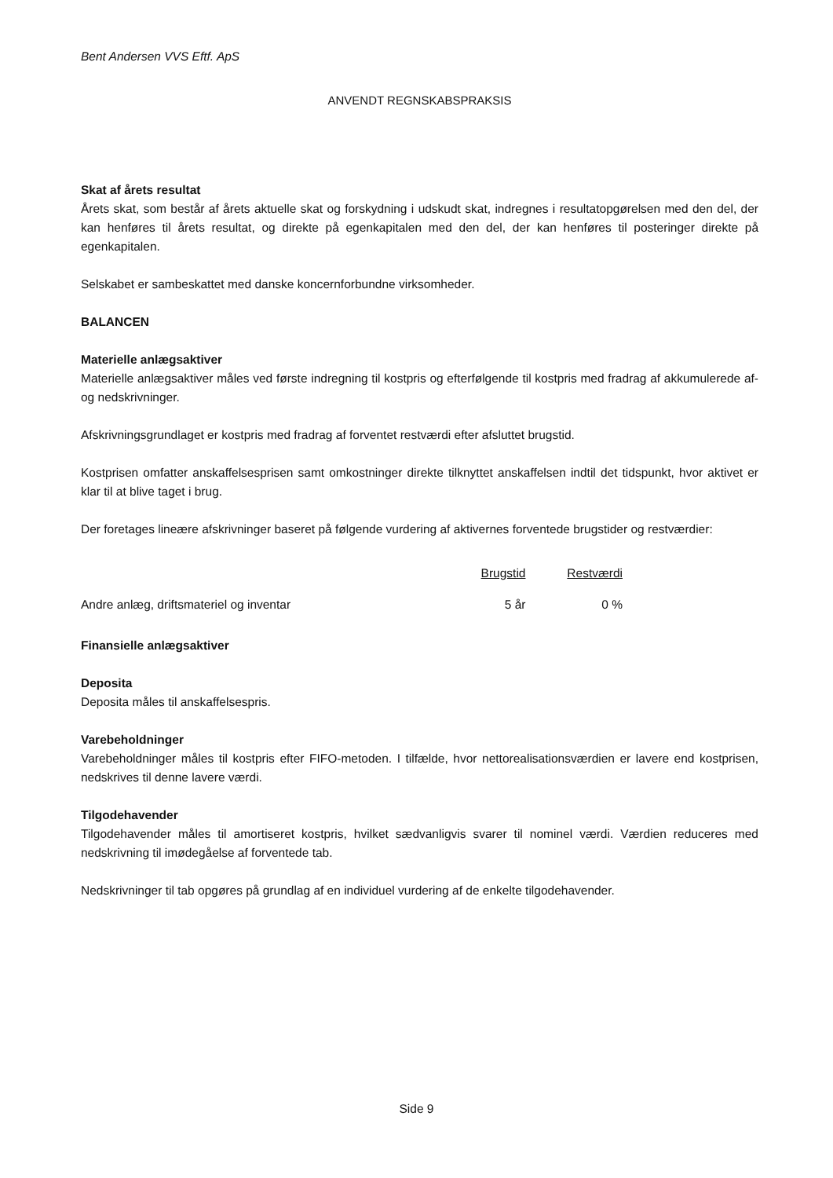Bent Andersen VVS Eftf. ApS
ANVENDT REGNSKABSPRAKSIS
Skat af årets resultat
Årets skat, som består af årets aktuelle skat og forskydning i udskudt skat, indregnes i resultatopgørelsen med den del, der kan henføres til årets resultat, og direkte på egenkapitalen med den del, der kan henføres til posteringer direkte på egenkapitalen.
Selskabet er sambeskattet med danske koncernforbundne virksomheder.
BALANCEN
Materielle anlægsaktiver
Materielle anlægsaktiver måles ved første indregning til kostpris og efterfølgende til kostpris med fradrag af akkumulerede af- og nedskrivninger.
Afskrivningsgrundlaget er kostpris med fradrag af forventet restværdi efter afsluttet brugstid.
Kostprisen omfatter anskaffelsesprisen samt omkostninger direkte tilknyttet anskaffelsen indtil det tidspunkt, hvor aktivet er klar til at blive taget i brug.
Der foretages lineære afskrivninger baseret på følgende vurdering af aktivernes forventede brugstider og restværdier:
| | Brugstid | Restværdi |
| Andre anlæg, driftsmateriel og inventar | 5 år | 0 % |
Finansielle anlægsaktiver
Deposita
Deposita måles til anskaffelsespris.
Varebeholdninger
Varebeholdninger måles til kostpris efter FIFO-metoden. I tilfælde, hvor nettorealisationsværdien er lavere end kostprisen, nedskrives til denne lavere værdi.
Tilgodehavender
Tilgodehavender måles til amortiseret kostpris, hvilket sædvanligvis svarer til nominel værdi. Værdien reduceres med nedskrivning til imødegåelse af forventede tab.
Nedskrivninger til tab opgøres på grundlag af en individuel vurdering af de enkelte tilgodehavender.
Side 9